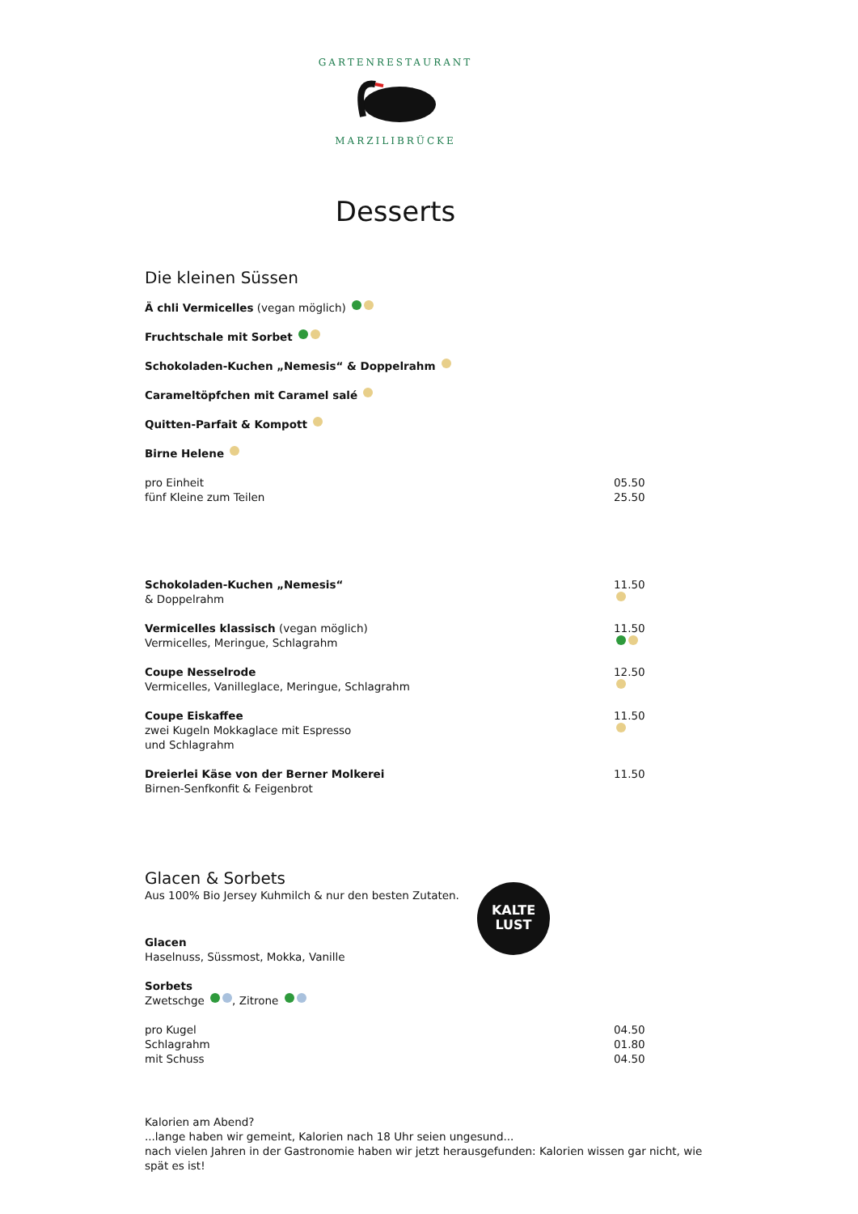GARTENRESTAURANT
MARZILIBRÜCKE
Desserts
Die kleinen Süssen
Ä chli Vermicelles (vegan möglich)
Fruchtschale mit Sorbet
Schokoladen-Kuchen „Nemesis“ & Doppelrahm
Carameltöpfchen mit Caramel salé
Quitten-Parfait & Kompott
Birne Helene
pro Einheit
fünf Kleine zum Teilen
05.50
25.50
Schokoladen-Kuchen „Nemesis“
& Doppelrahm
11.50
Vermicelles klassisch (vegan möglich)
Vermicelles, Meringue, Schlagrahm
11.50
Coupe Nesselrode
Vermicelles, Vanilleglace, Meringue, Schlagrahm
12.50
Coupe Eiskaffee
zwei Kugeln Mokkaglace mit Espresso
und Schlagrahm
11.50
Dreierlei Käse von der Berner Molkerei
Birnen-Senfkonfit & Feigenbrot
11.50
Glacen & Sorbets
Aus 100% Bio Jersey Kuhmilch & nur den besten Zutaten.
Glacen
Haselnuss, Süssmost, Mokka, Vanille
Sorbets
Zwetschge , Zitrone
pro Kugel
Schlagrahm
mit Schuss
04.50
01.80
04.50
Kalorien am Abend?
...lange haben wir gemeint, Kalorien nach 18 Uhr seien ungesund...
nach vielen Jahren in der Gastronomie haben wir jetzt herausgefunden: Kalorien wissen gar nicht, wie spät es ist!
KALTE
LUST